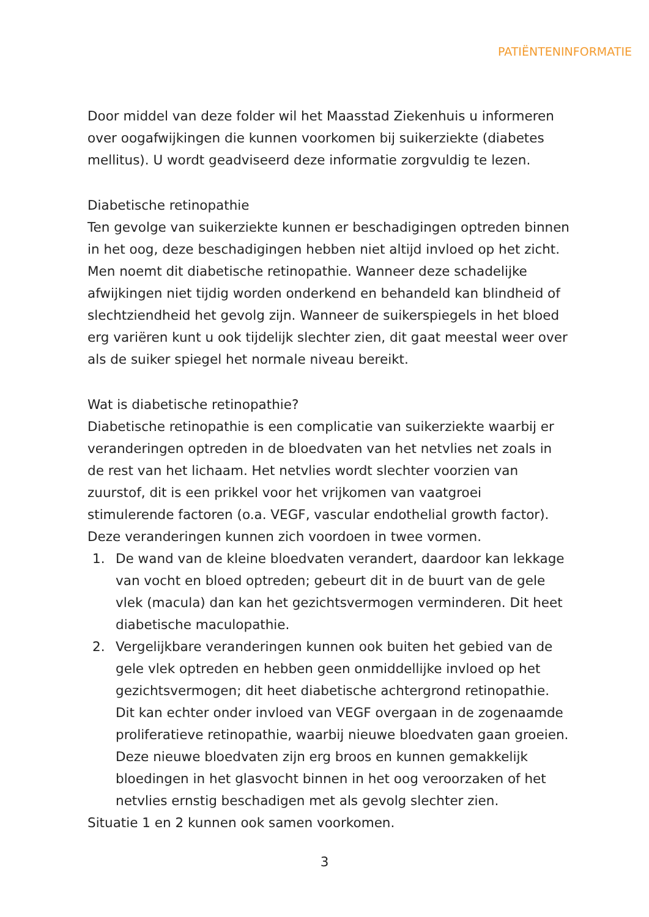PATIËNTENINFORMATIE
Door middel van deze folder wil het Maasstad Ziekenhuis u informeren over oogafwijkingen die kunnen voorkomen bij suikerziekte (diabetes mellitus). U wordt geadviseerd deze informatie zorgvuldig te lezen.
Diabetische retinopathie
Ten gevolge van suikerziekte kunnen er beschadigingen optreden binnen in het oog, deze beschadigingen hebben niet altijd invloed op het zicht. Men noemt dit diabetische retinopathie. Wanneer deze schadelijke afwijkingen niet tijdig worden onderkend en behandeld kan blindheid of slechtziendheid het gevolg zijn. Wanneer de suikerspiegels in het bloed erg variëren kunt u ook tijdelijk slechter zien, dit gaat meestal weer over als de suiker spiegel het normale niveau bereikt.
Wat is diabetische retinopathie?
Diabetische retinopathie is een complicatie van suikerziekte waarbij er veranderingen optreden in de bloedvaten van het netvlies net zoals in de rest van het lichaam. Het netvlies wordt slechter voorzien van zuurstof, dit is een prikkel voor het vrijkomen van vaatgroei stimulerende factoren (o.a. VEGF, vascular endothelial growth factor).
Deze veranderingen kunnen zich voordoen in twee vormen.
1. De wand van de kleine bloedvaten verandert, daardoor kan lekkage van vocht en bloed optreden; gebeurt dit in de buurt van de gele vlek (macula) dan kan het gezichtsvermogen verminderen. Dit heet diabetische maculopathie.
2. Vergelijkbare veranderingen kunnen ook buiten het gebied van de gele vlek optreden en hebben geen onmiddellijke invloed op het gezichtsvermogen; dit heet diabetische achtergrond retinopathie. Dit kan echter onder invloed van VEGF overgaan in de zogenaamde proliferatieve retinopathie, waarbij nieuwe bloedvaten gaan groeien. Deze nieuwe bloedvaten zijn erg broos en kunnen gemakkelijk bloedingen in het glasvocht binnen in het oog veroorzaken of het netvlies ernstig beschadigen met als gevolg slechter zien.
Situatie 1 en 2 kunnen ook samen voorkomen.
3